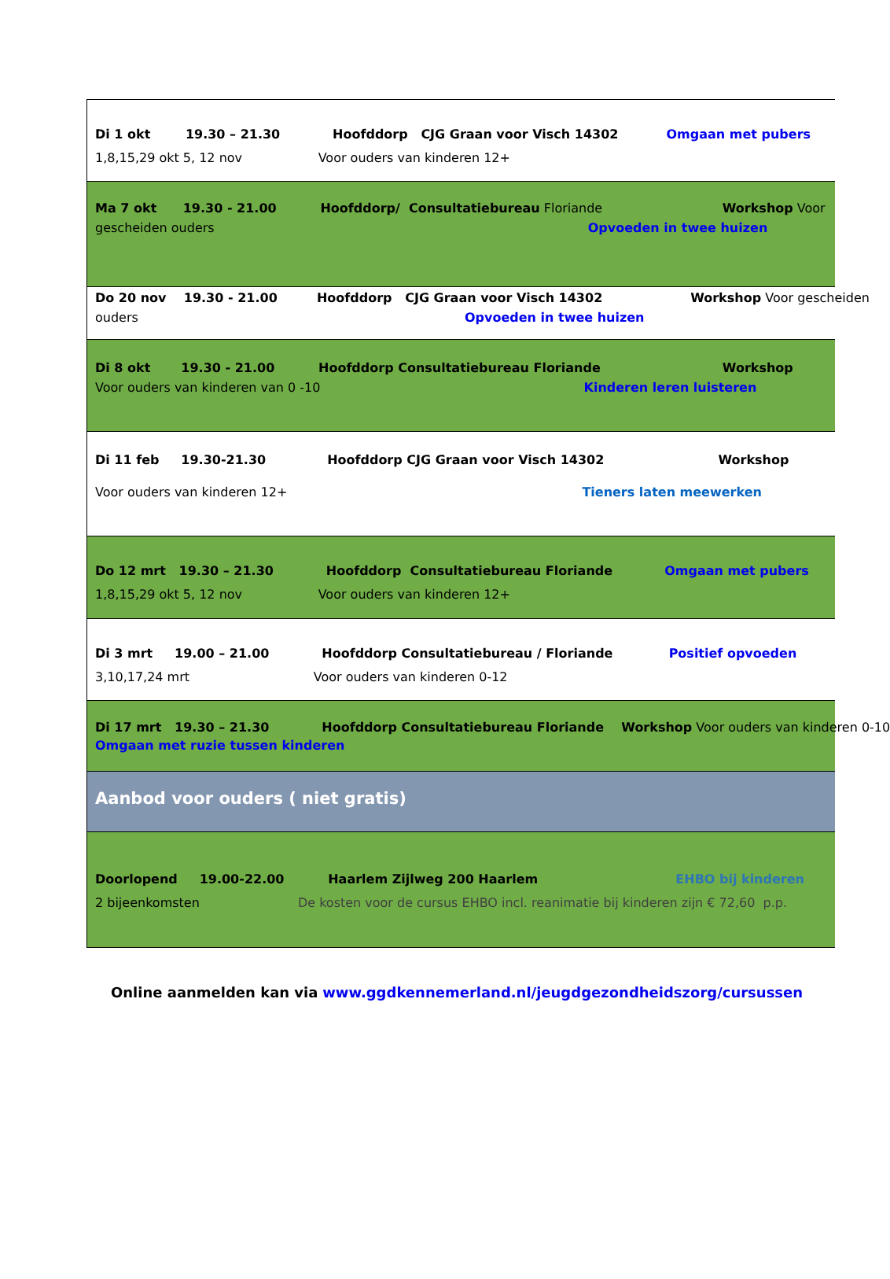Di 1 okt 19.30 – 21.30 Hoofddorp CJG Graan voor Visch 14302 Omgaan met pubers
1,8,15,29 okt 5, 12 nov Voor ouders van kinderen 12+
Ma 7 okt 19.30 - 21.00 Hoofddorp/ Consultatiebureau Floriande Workshop Voor
gescheiden ouders Opvoeden in twee huizen
Do 20 nov 19.30 - 21.00 Hoofddorp CJG Graan voor Visch 14302 Workshop Voor gescheiden
ouders Opvoeden in twee huizen
Di 8 okt 19.30 - 21.00 Hoofddorp Consultatiebureau Floriande Workshop
Voor ouders van kinderen van 0 -10 Kinderen leren luisteren
Di 11 feb 19.30-21.30 Hoofddorp CJG Graan voor Visch 14302 Workshop
Voor ouders van kinderen 12+ Tieners laten meewerken
Do 12 mrt 19.30 – 21.30 Hoofddorp Consultatiebureau Floriande Omgaan met pubers
1,8,15,29 okt 5, 12 nov Voor ouders van kinderen 12+
Di 3 mrt 19.00 – 21.00 Hoofddorp Consultatiebureau / Floriande Positief opvoeden
3,10,17,24 mrt Voor ouders van kinderen 0-12
Di 17 mrt 19.30 – 21.30 Hoofddorp Consultatiebureau Floriande Workshop Voor ouders van kinderen 0-10
Omgaan met ruzie tussen kinderen
Aanbod voor ouders ( niet gratis)
Doorlopend 19.00-22.00 Haarlem Zijlweg 200 Haarlem EHBO bij kinderen
2 bijeenkomsten De kosten voor de cursus EHBO incl. reanimatie bij kinderen zijn € 72,60 p.p.
Online aanmelden kan via www.ggdkennemerland.nl/jeugdgezondheidszorg/cursussen